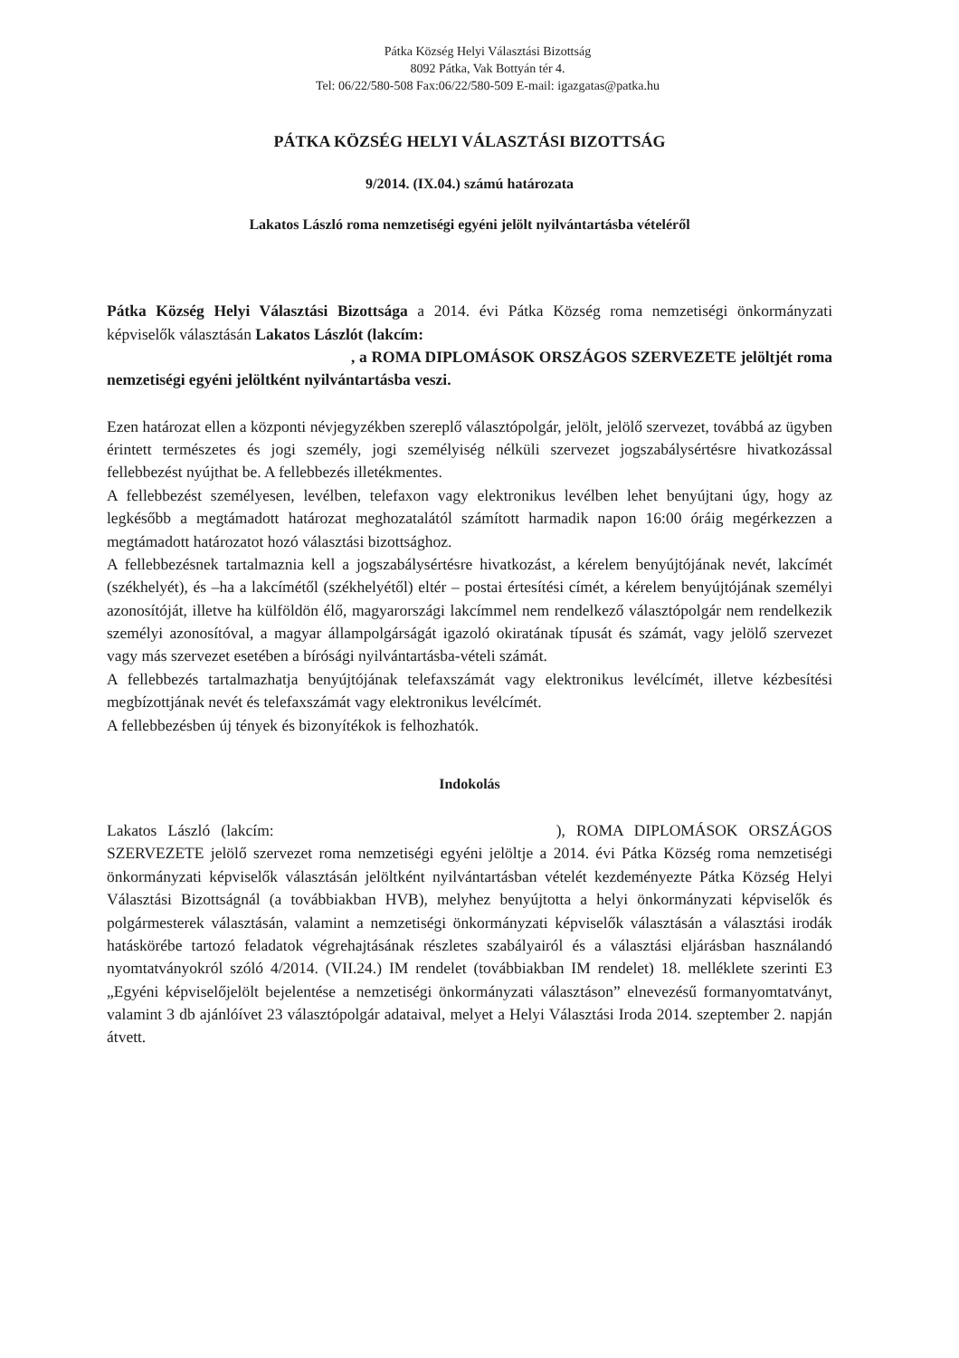Pátka Község Helyi Választási Bizottság
8092 Pátka, Vak Bottyán tér 4.
Tel: 06/22/580-508 Fax:06/22/580-509 E-mail: igazgatas@patka.hu
PÁTKA KÖZSÉG HELYI VÁLASZTÁSI BIZOTTSÁG
9/2014. (IX.04.) számú határozata
Lakatos László roma nemzetiségi egyéni jelölt nyilvántartásba vételéről
Pátka Község Helyi Választási Bizottsága a 2014. évi Pátka Község roma nemzetiségi önkormányzati képviselők választásán Lakatos Lászlót (lakcím:
, a ROMA DIPLOMÁSOK ORSZÁGOS SZERVEZETE jelöltjét roma nemzetiségi egyéni jelöltként nyilvántartásba veszi.
Ezen határozat ellen a központi névjegyzékben szereplő választópolgár, jelölt, jelölő szervezet, továbbá az ügyben érintett természetes és jogi személy, jogi személyiség nélküli szervezet jogszabálysértésre hivatkozással fellebbezést nyújthat be. A fellebbezés illetékmentes.
A fellebbezést személyesen, levélben, telefaxon vagy elektronikus levélben lehet benyújtani úgy, hogy az legkésőbb a megtámadott határozat meghozatalától számított harmadik napon 16:00 óráig megérkezzen a megtámadott határozatot hozó választási bizottsághoz.
A fellebbezésnek tartalmaznia kell a jogszabálysértésre hivatkozást, a kérelem benyújtójának nevét, lakcímét (székhelyét), és –ha a lakcímétől (székhelyétől) eltér – postai értesítési címét, a kérelem benyújtójának személyi azonosítóját, illetve ha külföldön élő, magyarországi lakcímmel nem rendelkező választópolgár nem rendelkezik személyi azonosítóval, a magyar állampolgárságát igazoló okiratának típusát és számát, vagy jelölő szervezet vagy más szervezet esetében a bírósági nyilvántartásba-vételi számát.
A fellebbezés tartalmazhatja benyújtójának telefaxszámát vagy elektronikus levélcímét, illetve kézbesítési megbízottjának nevét és telefaxszámát vagy elektronikus levélcímét.
A fellebbezésben új tények és bizonyítékok is felhozhatók.
Indokolás
Lakatos László (lakcím: ), ROMA DIPLOMÁSOK ORSZÁGOS SZERVEZETE jelölő szervezet roma nemzetiségi egyéni jelöltje a 2014. évi Pátka Község roma nemzetiségi önkormányzati képviselők választásán jelöltként nyilvántartásban vételét kezdeményezte Pátka Község Helyi Választási Bizottságnál (a továbbiakban HVB), melyhez benyújtotta a helyi önkormányzati képviselők és polgármesterek választásán, valamint a nemzetiségi önkormányzati képviselők választásán a választási irodák hatáskörébe tartozó feladatok végrehajtásának részletes szabályairól és a választási eljárásban használandó nyomtatványokról szóló 4/2014. (VII.24.) IM rendelet (továbbiakban IM rendelet) 18. melléklete szerinti E3 „Egyéni képviselőjelölt bejelentése a nemzetiségi önkormányzati választáson” elnevezésű formanyomtatványt, valamint 3 db ajánlóívet 23 választópolgár adataival, melyet a Helyi Választási Iroda 2014. szeptember 2. napján átvett.